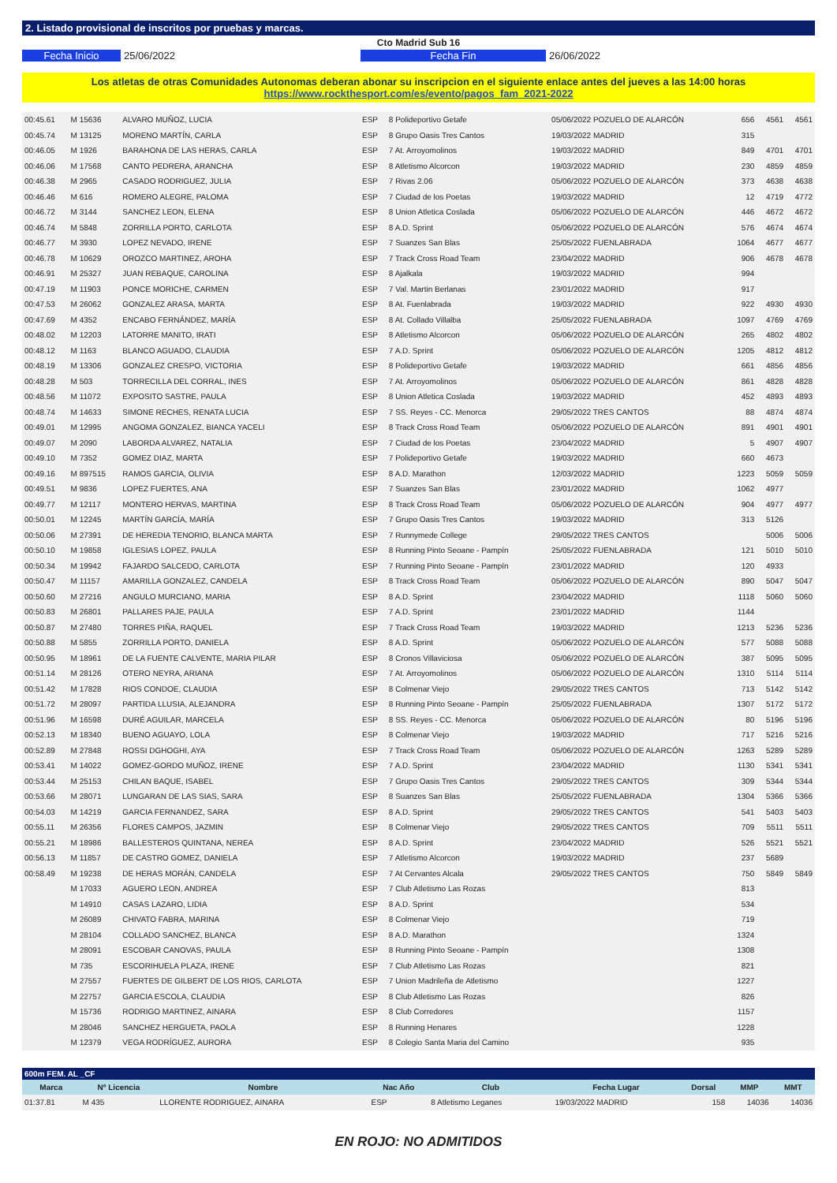2. Listado provisional de inscritos por pruebas y marcas.
Cto Madrid Sub 16
Fecha Inicio 25/06/2022 Fecha Fin 26/06/2022
Los atletas de otras Comunidades Autonomas deberan abonar su inscripcion en el siguiente enlace antes del jueves a las 14:00 horas
https://www.rockthesport.com/es/evento/pagos_fam_2021-2022
| 00:45.61 | M 15636 | ALVARO MUÑOZ, LUCIA | ESP | 8 Polideportivo Getafe | 05/06/2022 POZUELO DE ALARCÓN | 656 | 4561 | 4561 |
| 00:45.74 | M 13125 | MORENO MARTÍN, CARLA | ESP | 8 Grupo Oasis Tres Cantos | 19/03/2022 MADRID | 315 | | |
| 00:46.05 | M 1926 | BARAHONA DE LAS HERAS, CARLA | ESP | 7 At. Arroyomolinos | 19/03/2022 MADRID | 849 | 4701 | 4701 |
| 00:46.06 | M 17568 | CANTO PEDRERA, ARANCHA | ESP | 8 Atletismo Alcorcon | 19/03/2022 MADRID | 230 | 4859 | 4859 |
| 00:46.38 | M 2965 | CASADO RODRIGUEZ, JULIA | ESP | 7 Rivas 2.06 | 05/06/2022 POZUELO DE ALARCÓN | 373 | 4638 | 4638 |
| 00:46.46 | M 616 | ROMERO ALEGRE, PALOMA | ESP | 7 Ciudad de los Poetas | 19/03/2022 MADRID | 12 | 4719 | 4772 |
| 00:46.72 | M 3144 | SANCHEZ LEON, ELENA | ESP | 8 Union Atletica Coslada | 05/06/2022 POZUELO DE ALARCÓN | 446 | 4672 | 4672 |
| 00:46.74 | M 5848 | ZORRILLA PORTO, CARLOTA | ESP | 8 A.D. Sprint | 05/06/2022 POZUELO DE ALARCÓN | 576 | 4674 | 4674 |
| 00:46.77 | M 3930 | LOPEZ NEVADO, IRENE | ESP | 7 Suanzes San Blas | 25/05/2022 FUENLABRADA | 1064 | 4677 | 4677 |
| 00:46.78 | M 10629 | OROZCO MARTINEZ, AROHA | ESP | 7 Track Cross Road Team | 23/04/2022 MADRID | 906 | 4678 | 4678 |
| 00:46.91 | M 25327 | JUAN REBAQUE, CAROLINA | ESP | 8 Ajalkala | 19/03/2022 MADRID | 994 | | |
| 00:47.19 | M 11903 | PONCE MORICHE, CARMEN | ESP | 7 Val. Martin Berlanas | 23/01/2022 MADRID | 917 | | |
| 00:47.53 | M 26062 | GONZALEZ ARASA, MARTA | ESP | 8 At. Fuenlabrada | 19/03/2022 MADRID | 922 | 4930 | 4930 |
| 00:47.69 | M 4352 | ENCABO FERNÁNDEZ, MARÍA | ESP | 8 At. Collado Villalba | 25/05/2022 FUENLABRADA | 1097 | 4769 | 4769 |
| 00:48.02 | M 12203 | LATORRE MANITO, IRATI | ESP | 8 Atletismo Alcorcon | 05/06/2022 POZUELO DE ALARCÓN | 265 | 4802 | 4802 |
| 00:48.12 | M 1163 | BLANCO AGUADO, CLAUDIA | ESP | 7 A.D. Sprint | 05/06/2022 POZUELO DE ALARCÓN | 1205 | 4812 | 4812 |
| 00:48.19 | M 13306 | GONZALEZ CRESPO, VICTORIA | ESP | 8 Polideportivo Getafe | 19/03/2022 MADRID | 661 | 4856 | 4856 |
| 00:48.28 | M 503 | TORRECILLA DEL CORRAL, INES | ESP | 7 At. Arroyomolinos | 05/06/2022 POZUELO DE ALARCÓN | 861 | 4828 | 4828 |
| 00:48.56 | M 11072 | EXPOSITO SASTRE, PAULA | ESP | 8 Union Atletica Coslada | 19/03/2022 MADRID | 452 | 4893 | 4893 |
| 00:48.74 | M 14633 | SIMONE RECHES, RENATA LUCIA | ESP | 7 SS. Reyes - CC. Menorca | 29/05/2022 TRES CANTOS | 88 | 4874 | 4874 |
| 00:49.01 | M 12995 | ANGOMA GONZALEZ, BIANCA YACELI | ESP | 8 Track Cross Road Team | 05/06/2022 POZUELO DE ALARCÓN | 891 | 4901 | 4901 |
| 00:49.07 | M 2090 | LABORDA ALVAREZ, NATALIA | ESP | 7 Ciudad de los Poetas | 23/04/2022 MADRID | 5 | 4907 | 4907 |
| 00:49.10 | M 7352 | GOMEZ DIAZ, MARTA | ESP | 7 Polideportivo Getafe | 19/03/2022 MADRID | 660 | 4673 | |
| 00:49.16 | M 897515 | RAMOS GARCIA, OLIVIA | ESP | 8 A.D. Marathon | 12/03/2022 MADRID | 1223 | 5059 | 5059 |
| 00:49.51 | M 9836 | LOPEZ FUERTES, ANA | ESP | 7 Suanzes San Blas | 23/01/2022 MADRID | 1062 | 4977 | |
| 00:49.77 | M 12117 | MONTERO HERVAS, MARTINA | ESP | 8 Track Cross Road Team | 05/06/2022 POZUELO DE ALARCÓN | 904 | 4977 | 4977 |
| 00:50.01 | M 12245 | MARTÍN GARCÍA, MARÍA | ESP | 7 Grupo Oasis Tres Cantos | 19/03/2022 MADRID | 313 | 5126 | |
| 00:50.06 | M 27391 | DE HEREDIA TENORIO, BLANCA MARTA | ESP | 7 Runnymede College | 29/05/2022 TRES CANTOS | | 5006 | 5006 |
| 00:50.10 | M 19858 | IGLESIAS LOPEZ, PAULA | ESP | 8 Running Pinto Seoane - Pampín | 25/05/2022 FUENLABRADA | 121 | 5010 | 5010 |
| 00:50.34 | M 19942 | FAJARDO SALCEDO, CARLOTA | ESP | 7 Running Pinto Seoane - Pampín | 23/01/2022 MADRID | 120 | 4933 | |
| 00:50.47 | M 11157 | AMARILLA GONZALEZ, CANDELA | ESP | 8 Track Cross Road Team | 05/06/2022 POZUELO DE ALARCÓN | 890 | 5047 | 5047 |
| 00:50.60 | M 27216 | ANGULO MURCIANO, MARIA | ESP | 8 A.D. Sprint | 23/04/2022 MADRID | 1118 | 5060 | 5060 |
| 00:50.83 | M 26801 | PALLARES PAJE, PAULA | ESP | 7 A.D. Sprint | 23/01/2022 MADRID | 1144 | | |
| 00:50.87 | M 27480 | TORRES PIÑA, RAQUEL | ESP | 7 Track Cross Road Team | 19/03/2022 MADRID | 1213 | 5236 | 5236 |
| 00:50.88 | M 5855 | ZORRILLA PORTO, DANIELA | ESP | 8 A.D. Sprint | 05/06/2022 POZUELO DE ALARCÓN | 577 | 5088 | 5088 |
| 00:50.95 | M 18961 | DE LA FUENTE CALVENTE, MARIA PILAR | ESP | 8 Cronos Villaviciosa | 05/06/2022 POZUELO DE ALARCÓN | 387 | 5095 | 5095 |
| 00:51.14 | M 28126 | OTERO NEYRA, ARIANA | ESP | 7 At. Arroyomolinos | 05/06/2022 POZUELO DE ALARCÓN | 1310 | 5114 | 5114 |
| 00:51.42 | M 17828 | RIOS CONDOE, CLAUDIA | ESP | 8 Colmenar Viejo | 29/05/2022 TRES CANTOS | 713 | 5142 | 5142 |
| 00:51.72 | M 28097 | PARTIDA LLUSIA, ALEJANDRA | ESP | 8 Running Pinto Seoane - Pampín | 25/05/2022 FUENLABRADA | 1307 | 5172 | 5172 |
| 00:51.96 | M 16598 | DURÉ AGUILAR, MARCELA | ESP | 8 SS. Reyes - CC. Menorca | 05/06/2022 POZUELO DE ALARCÓN | 80 | 5196 | 5196 |
| 00:52.13 | M 18340 | BUENO AGUAYO, LOLA | ESP | 8 Colmenar Viejo | 19/03/2022 MADRID | 717 | 5216 | 5216 |
| 00:52.89 | M 27848 | ROSSI DGHOGHI, AYA | ESP | 7 Track Cross Road Team | 05/06/2022 POZUELO DE ALARCÓN | 1263 | 5289 | 5289 |
| 00:53.41 | M 14022 | GOMEZ-GORDO MUÑOZ, IRENE | ESP | 7 A.D. Sprint | 23/04/2022 MADRID | 1130 | 5341 | 5341 |
| 00:53.44 | M 25153 | CHILAN BAQUE, ISABEL | ESP | 7 Grupo Oasis Tres Cantos | 29/05/2022 TRES CANTOS | 309 | 5344 | 5344 |
| 00:53.66 | M 28071 | LUNGARAN DE LAS SIAS, SARA | ESP | 8 Suanzes San Blas | 25/05/2022 FUENLABRADA | 1304 | 5366 | 5366 |
| 00:54.03 | M 14219 | GARCIA FERNANDEZ, SARA | ESP | 8 A.D. Sprint | 29/05/2022 TRES CANTOS | 541 | 5403 | 5403 |
| 00:55.11 | M 26356 | FLORES CAMPOS, JAZMIN | ESP | 8 Colmenar Viejo | 29/05/2022 TRES CANTOS | 709 | 5511 | 5511 |
| 00:55.21 | M 18986 | BALLESTEROS QUINTANA, NEREA | ESP | 8 A.D. Sprint | 23/04/2022 MADRID | 526 | 5521 | 5521 |
| 00:56.13 | M 11857 | DE CASTRO GOMEZ, DANIELA | ESP | 7 Atletismo Alcorcon | 19/03/2022 MADRID | 237 | 5689 | |
| 00:58.49 | M 19238 | DE HERAS MORÁN, CANDELA | ESP | 7 At Cervantes Alcala | 29/05/2022 TRES CANTOS | 750 | 5849 | 5849 |
| | M 17033 | AGUERO LEON, ANDREA | ESP | 7 Club Atletismo Las Rozas | | 813 | | |
| | M 14910 | CASAS LAZARO, LIDIA | ESP | 8 A.D. Sprint | | 534 | | |
| | M 26089 | CHIVATO FABRA, MARINA | ESP | 8 Colmenar Viejo | | 719 | | |
| | M 28104 | COLLADO SANCHEZ, BLANCA | ESP | 8 A.D. Marathon | | 1324 | | |
| | M 28091 | ESCOBAR CANOVAS, PAULA | ESP | 8 Running Pinto Seoane - Pampín | | 1308 | | |
| | M 735 | ESCORIHUELA PLAZA, IRENE | ESP | 7 Club Atletismo Las Rozas | | 821 | | |
| | M 27557 | FUERTES DE GILBERT DE LOS RIOS, CARLOTA | ESP | 7 Union Madrileña de Atletismo | | 1227 | | |
| | M 22757 | GARCIA ESCOLA, CLAUDIA | ESP | 8 Club Atletismo Las Rozas | | 826 | | |
| | M 15736 | RODRIGO MARTINEZ, AINARA | ESP | 8 Club Corredores | | 1157 | | |
| | M 28046 | SANCHEZ HERGUETA, PAOLA | ESP | 8 Running Henares | | 1228 | | |
| | M 12379 | VEGA RODRÍGUEZ, AURORA | ESP | 8 Colegio Santa Maria del Camino | | 935 | | |
600m FEM. AL _CF
| Marca | Nº Licencia | Nombre | Nac Año | Club | Fecha Lugar | Dorsal | MMP | MMT |
| --- | --- | --- | --- | --- | --- | --- | --- | --- |
| 01:37.81 | M 435 | LLORENTE RODRIGUEZ, AINARA | ESP | 8 Atletismo Leganes | 19/03/2022 MADRID | 158 | 14036 | 14036 |
EN ROJO: NO ADMITIDOS